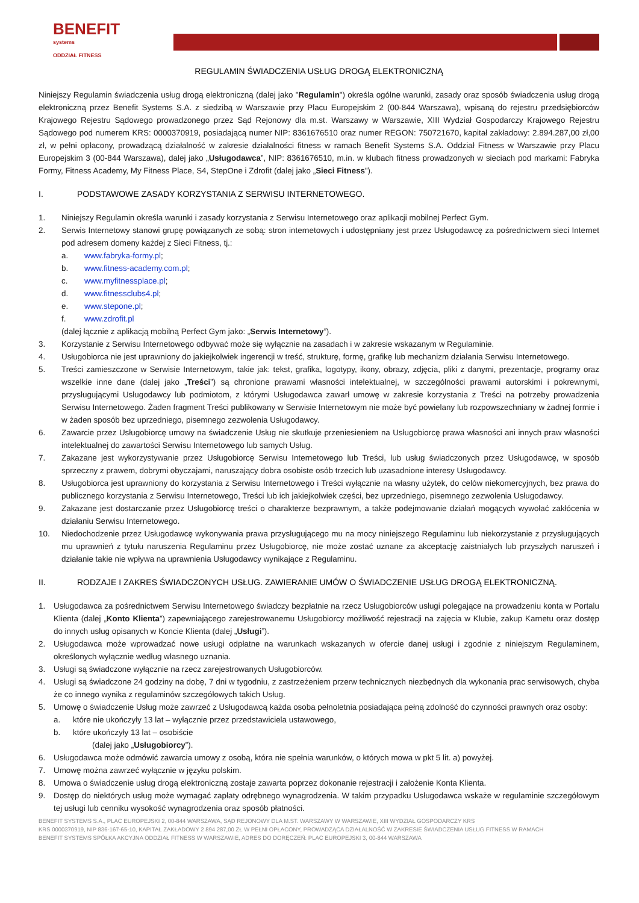BENEFIT
systems
ODDZIAŁ FITNESS
REGULAMIN ŚWIADCZENIA USŁUG DROGĄ ELEKTRONICZNĄ
Niniejszy Regulamin świadczenia usług drogą elektroniczną (dalej jako "Regulamin") określa ogólne warunki, zasady oraz sposób świadczenia usług drogą elektroniczną przez Benefit Systems S.A. z siedzibą w Warszawie przy Placu Europejskim 2 (00-844 Warszawa), wpisaną do rejestru przedsiębiorców Krajowego Rejestru Sądowego prowadzonego przez Sąd Rejonowy dla m.st. Warszawy w Warszawie, XIII Wydział Gospodarczy Krajowego Rejestru Sądowego pod numerem KRS: 0000370919, posiadającą numer NIP: 8361676510 oraz numer REGON: 750721670, kapitał zakładowy: 2.894.287,00 zł,00 zł, w pełni opłacony, prowadzącą działalność w zakresie działalności fitness w ramach Benefit Systems S.A. Oddział Fitness w Warszawie przy Placu Europejskim 3 (00-844 Warszawa), dalej jako „Usługodawca”, NIP: 8361676510, m.in. w klubach fitness prowadzonych w sieciach pod markami: Fabryka Formy, Fitness Academy, My Fitness Place, S4, StepOne i Zdrofit (dalej jako „Sieci Fitness”).
I. PODSTAWOWE ZASADY KORZYSTANIA Z SERWISU INTERNETOWEGO.
1. Niniejszy Regulamin określa warunki i zasady korzystania z Serwisu Internetowego oraz aplikacji mobilnej Perfect Gym.
2. Serwis Internetowy stanowi grupę powiązanych ze sobą: stron internetowych i udostępniany jest przez Usługodawcę za pośrednictwem sieci Internet pod adresem domeny każdej z Sieci Fitness, tj.:
a. www.fabryka-formy.pl;
b. www.fitness-academy.com.pl;
c. www.myfitnessplace.pl;
d. www.fitnessclubs4.pl;
e. www.stepone.pl;
f. www.zdrofit.pl
(dalej łącznie z aplikacją mobilną Perfect Gym jako: „Serwis Internetowy”).
3. Korzystanie z Serwisu Internetowego odbywać może się wyłącznie na zasadach i w zakresie wskazanym w Regulaminie.
4. Usługobiorca nie jest uprawniony do jakiejkolwiek ingerencji w treść, strukturę, formę, grafikę lub mechanizm działania Serwisu Internetowego.
5. Treści zamieszczone w Serwisie Internetowym, takie jak: tekst, grafika, logotypy, ikony, obrazy, zdjęcia, pliki z danymi, prezentacje, programy oraz wszelkie inne dane (dalej jako „Treści”) są chronione prawami własności intelektualnej, w szczególności prawami autorskimi i pokrewnymi, przysługującymi Usługodawcy lub podmiotom, z którymi Usługodawca zawarł umowę w zakresie korzystania z Treści na potrzeby prowadzenia Serwisu Internetowego. Żaden fragment Treści publikowany w Serwisie Internetowym nie może być powielany lub rozpowszechniany w żadnej formie i w żaden sposób bez uprzedniego, pisemnego zezwolenia Usługodawcy.
6. Zawarcie przez Usługobiorcę umowy na świadczenie Usług nie skutkuje przeniesieniem na Usługobiorcę prawa własności ani innych praw własności intelektualnej do zawartości Serwisu Internetowego lub samych Usług.
7. Zakazane jest wykorzystywanie przez Usługobiorcę Serwisu Internetowego lub Treści, lub usług świadczonych przez Usługodawcę, w sposób sprzeczny z prawem, dobrymi obyczajami, naruszający dobra osobiste osób trzecich lub uzasadnione interesy Usługodawcy.
8. Usługobiorca jest uprawniony do korzystania z Serwisu Internetowego i Treści wyłącznie na własny użytek, do celów niekomercyjnych, bez prawa do publicznego korzystania z Serwisu Internetowego, Treści lub ich jakiejkolwiek części, bez uprzedniego, pisemnego zezwolenia Usługodawcy.
9. Zakazane jest dostarczanie przez Usługobiorcę treści o charakterze bezprawnym, a także podejmowanie działań mogących wywołać zakłócenia w działaniu Serwisu Internetowego.
10. Niedochodzenie przez Usługodawcę wykonywania prawa przysługującego mu na mocy niniejszego Regulaminu lub niekorzystanie z przysługujących mu uprawnień z tytułu naruszenia Regulaminu przez Usługobiorcę, nie może zostać uznane za akceptację zaistniałych lub przyszłych naruszeń i działanie takie nie wpływa na uprawnienia Usługodawcy wynikające z Regulaminu.
II. RODZAJE I ZAKRES ŚWIADCZONYCH USŁUG. ZAWIERANIE UMÓW O ŚWIADCZENIE USŁUG DROGĄ ELEKTRONICZNĄ.
1. Usługodawca za pośrednictwem Serwisu Internetowego świadczy bezpłatnie na rzecz Usługobiorców usługi polegające na prowadzeniu konta w Portalu Klienta (dalej „Konto Klienta”) zapewniającego zarejestrowanemu Usługobiorcy możliwość rejestracji na zajęcia w Klubie, zakup Karnetu oraz dostęp do innych usług opisanych w Koncie Klienta (dalej „Usługi”).
2. Usługodawca może wprowadzać nowe usługi odpłatne na warunkach wskazanych w ofercie danej usługi i zgodnie z niniejszym Regulaminem, określonych wyłącznie według własnego uznania.
3. Usługi są świadczone wyłącznie na rzecz zarejestrowanych Usługobiorców.
4. Usługi są świadczone 24 godziny na dobę, 7 dni w tygodniu, z zastrzeżeniem przerw technicznych niezbędnych dla wykonania prac serwisowych, chyba że co innego wynika z regulaminów szczegółowych takich Usług.
5. Umowę o świadczenie Usług może zawrzeć z Usługodawcą każda osoba pełnoletnia posiadająca pełną zdolność do czynności prawnych oraz osoby:
a. które nie ukończyły 13 lat – wyłącznie przez przedstawiciela ustawowego,
b. które ukończyły 13 lat – osobiście
(dalej jako „Usługobiorcy”).
6. Usługodawca może odmówić zawarcia umowy z osobą, która nie spełnia warunków, o których mowa w pkt 5 lit. a) powyżej.
7. Umowę można zawrzeć wyłącznie w języku polskim.
8. Umowa o świadczenie usług drogą elektroniczną zostaje zawarta poprzez dokonanie rejestracji i założenie Konta Klienta.
9. Dostęp do niektórych usług może wymagać zapłaty odrębnego wynagrodzenia. W takim przypadku Usługodawca wskaże w regulaminie szczegółowym tej usługi lub cenniku wysokość wynagrodzenia oraz sposób płatności.
BENEFIT SYSTEMS S.A., PLAC EUROPEJSKI 2, 00-844 WARSZAWA, SĄD REJONOWY DLA M.ST. WARSZAWY W WARSZAWIE, XIII WYDZIAŁ GOSPODARCZY KRS
KRS 0000370919, NIP 836-167-65-10, KAPITAŁ ZAKŁADOWY 2 894 287,00 ZŁ W PEŁNI OPŁACONY, PROWADZĄCA DZIAŁALNOŚĆ W ZAKRESIE ŚWIADCZENIA USŁUG FITNESS W RAMACH
BENEFIT SYSTEMS SPÓŁKA AKCYJNA ODDZIAŁ FITNESS W WARSZAWIE, ADRES DO DORĘCZEŃ: PLAC EUROPEJSKI 3, 00-844 WARSZAWA